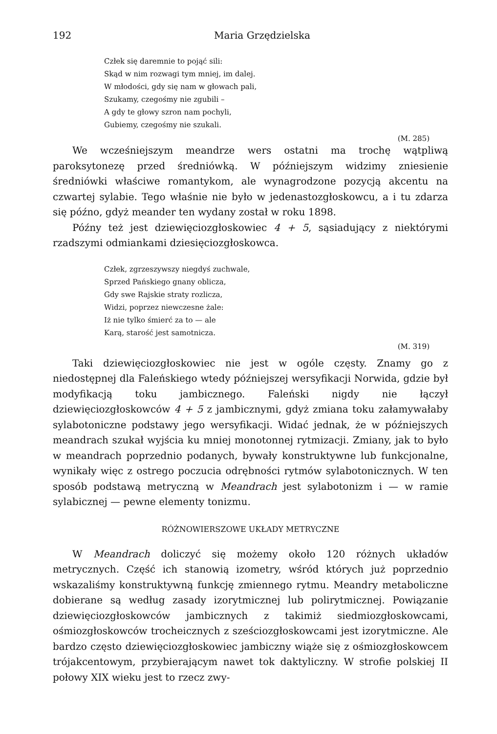192 Maria Grzędzielska
Człek się daremnie to pojąć sili:
Skąd w nim rozwagi tym mniej, im dalej.
W młodości, gdy się nam w głowach pali,
Szukamy, czegośmy nie zgubili –
A gdy te głowy szron nam pochyli,
Gubiemy, czegośmy nie szukali.
(M. 285)
We wcześniejszym meandrze wers ostatni ma trochę wątpliwą paroksytonezę przed średniówką. W późniejszym widzimy zniesienie średniówki właściwe romantykom, ale wynagrodzone pozycją akcentu na czwartej sylabie. Tego właśnie nie było w jedenastozgłoskowcu, a i tu zdarza się późno, gdyż meander ten wydany został w roku 1898.
Późny też jest dziewięciozgłoskowiec 4 + 5, sąsiadujący z niektórymi rzadszymi odmiankami dziesięciozgłoskowca.
Człek, zgrzeszywszy niegdyś zuchwale,
Sprzed Pańskiego gnany oblicza,
Gdy swe Rajskie straty rozlicza,
Widzi, poprzez niewczesne żale:
Iż nie tylko śmierć za to — ale
Karą, starość jest samotnicza.
(M. 319)
Taki dziewięciozgłoskowiec nie jest w ogóle częsty. Znamy go z niedostępnej dla Faleńskiego wtedy późniejszej wersyfikacji Norwida, gdzie był modyfikacją toku jambicznego. Faleński nigdy nie łączył dziewięciozgłoskowców 4 + 5 z jambicznymi, gdyż zmiana toku załamywałaby sylabotoniczne podstawy jego wersyfikacji. Widać jednak, że w późniejszych meandrach szukał wyjścia ku mniej monotonnej rytmizacji. Zmiany, jak to było w meandrach poprzednio podanych, bywały konstruktywne lub funkcjonalne, wynikały więc z ostrego poczucia odrębności rytmów sylabotonicznych. W ten sposób podstawą metryczną w Meandrach jest sylabotonizm i — w ramie sylabicznej — pewne elementy tonizmu.
RÓŻNOWIERSZOWE UKŁADY METRYCZNE
W Meandrach doliczyć się możemy około 120 różnych układów metrycznych. Część ich stanowią izometry, wśród których już poprzednio wskazaliśmy konstruktywną funkcję zmiennego rytmu. Meandry metaboliczne dobierane są według zasady izorytmicznej lub polirytmicznej. Powiązanie dziewięciozgłoskowców jambicznych z takimiż siedmiozgłoskowcami, ośmiozgłoskowców trocheicznych z sześciozgłoskowcami jest izorytmiczne. Ale bardzo często dziewięciozgłoskowiec jambiczny wiąże się z ośmiozgłoskowcem trójakcentowym, przybierającym nawet tok daktyliczny. W strofie polskiej II połowy XIX wieku jest to rzecz zwy-